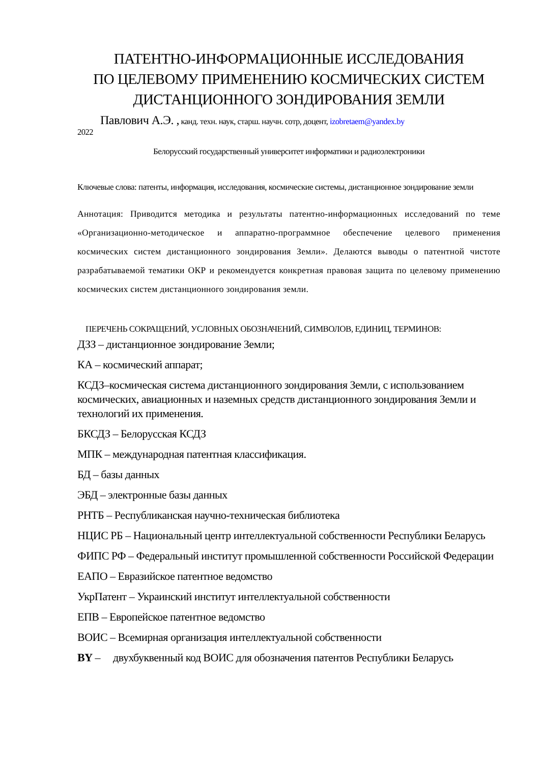ПАТЕНТНО-ИНФОРМАЦИОННЫЕ ИССЛЕДОВАНИЯ
ПО ЦЕЛЕВОМУ ПРИМЕНЕНИЮ КОСМИЧЕСКИХ СИСТЕМ
ДИСТАНЦИОННОГО ЗОНДИРОВАНИЯ ЗЕМЛИ
Павлович А.Э. , канд. техн. наук, старш. научн. сотр, доцент, izobretaem@yandex.by
2022
Белорусский государственный университет информатики и радиоэлектроники
Ключевые слова: патенты, информация, исследования, космические системы, дистанционное зондирование земли
Аннотация: Приводится методика и результаты патентно-информационных исследований по теме «Организационно-методическое и аппаратно-программное обеспечение целевого применения космических систем дистанционного зондирования Земли». Делаются выводы о патентной чистоте разрабатываемой тематики ОКР и рекомендуется конкретная правовая защита по целевому применению космических систем дистанционного зондирования земли.
ПЕРЕЧЕНЬ СОКРАЩЕНИЙ, УСЛОВНЫХ ОБОЗНАЧЕНИЙ, СИМВОЛОВ, ЕДИНИЦ, ТЕРМИНОВ:
ДЗЗ – дистанционное зондирование Земли;
КА – космический аппарат;
КСДЗ–космическая система дистанционного зондирования Земли, с использованием космических, авиационных и наземных средств дистанционного зондирования Земли и технологий их применения.
БКСДЗ – Белорусская КСДЗ
МПК – международная патентная классификация.
БД – базы данных
ЭБД – электронные базы данных
РНТБ – Республиканская научно-техническая библиотека
НЦИС РБ – Национальный центр интеллектуальной собственности Республики Беларусь
ФИПС РФ – Федеральный институт промышленной собственности Российской Федерации
ЕАПО – Евразийское патентное ведомство
УкрПатент – Украинский институт интеллектуальной собственности
ЕПВ – Европейское патентное ведомство
ВОИС – Всемирная организация интеллектуальной собственности
BY – двухбуквенный код ВОИС для обозначения патентов Республики Беларусь